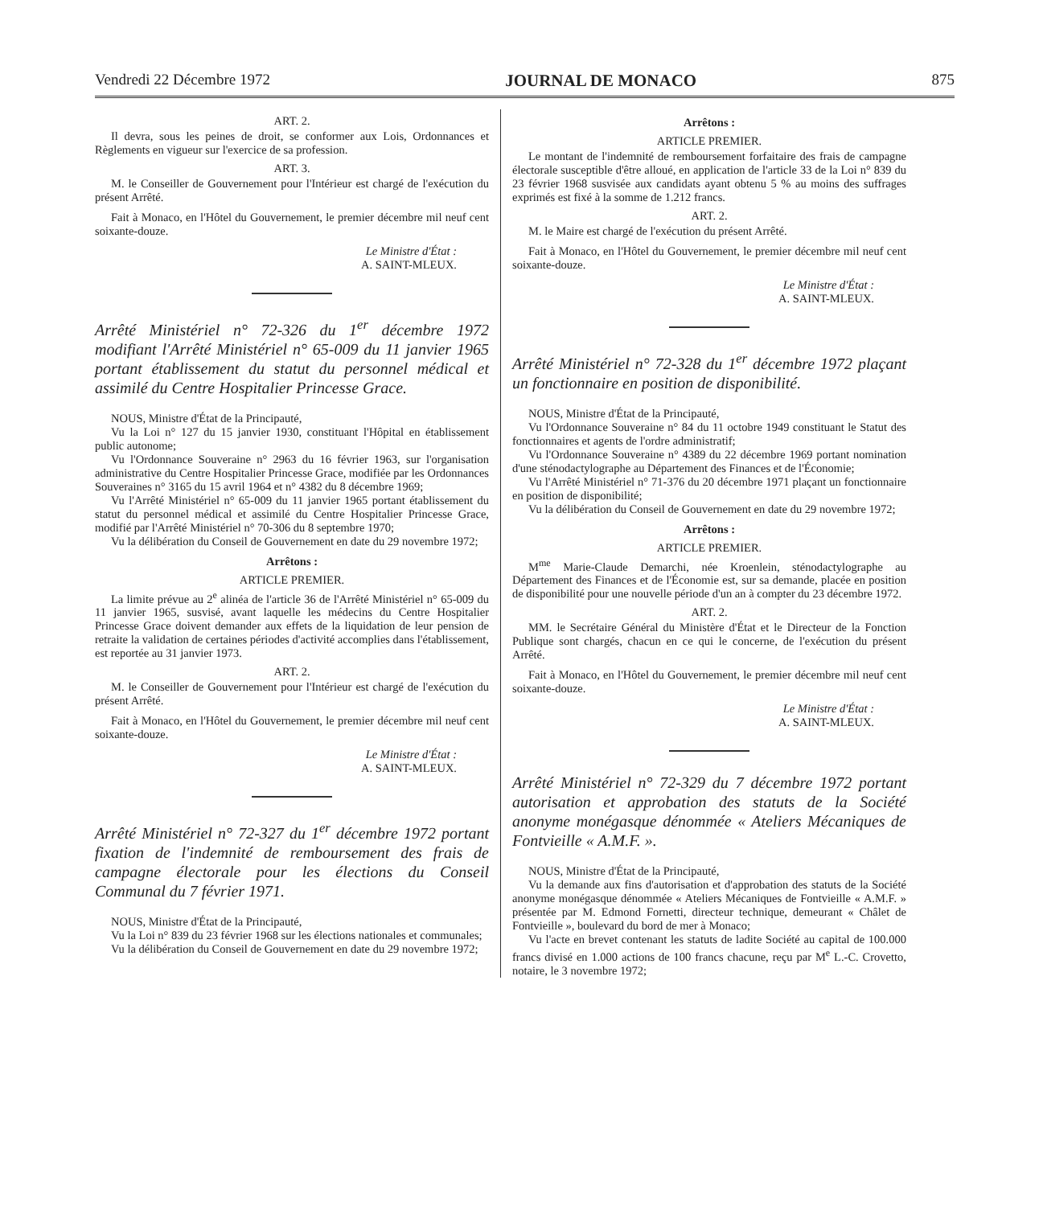Vendredi 22 Décembre 1972 JOURNAL DE MONACO 875
ART. 2.
Il devra, sous les peines de droit, se conformer aux Lois, Ordonnances et Règlements en vigueur sur l'exercice de sa profession.
ART. 3.
M. le Conseiller de Gouvernement pour l'Intérieur est chargé de l'exécution du présent Arrêté.
Fait à Monaco, en l'Hôtel du Gouvernement, le premier décembre mil neuf cent soixante-douze.
Le Ministre d'État :
A. SAINT-MLEUX.
Arrêté Ministériel n° 72-326 du 1<sup>er</sup> décembre 1972 modifiant l'Arrêté Ministériel n° 65-009 du 11 janvier 1965 portant établissement du statut du personnel médical et assimilé du Centre Hospitalier Princesse Grace.
NOUS, Ministre d'État de la Principauté,
Vu la Loi n° 127 du 15 janvier 1930, constituant l'Hôpital en établissement public autonome;
Vu l'Ordonnance Souveraine n° 2963 du 16 février 1963, sur l'organisation administrative du Centre Hospitalier Princesse Grace, modifiée par les Ordonnances Souveraines n° 3165 du 15 avril 1964 et n° 4382 du 8 décembre 1969;
Vu l'Arrêté Ministériel n° 65-009 du 11 janvier 1965 portant établissement du statut du personnel médical et assimilé du Centre Hospitalier Princesse Grace, modifié par l'Arrêté Ministériel n° 70-306 du 8 septembre 1970;
Vu la délibération du Conseil de Gouvernement en date du 29 novembre 1972;
Arrêtons :
ARTICLE PREMIER.
La limite prévue au 2<sup>e</sup> alinéa de l'article 36 de l'Arrêté Ministériel n° 65-009 du 11 janvier 1965, susvisé, avant laquelle les médecins du Centre Hospitalier Princesse Grace doivent demander aux effets de la liquidation de leur pension de retraite la validation de certaines périodes d'activité accomplies dans l'établissement, est reportée au 31 janvier 1973.
ART. 2.
M. le Conseiller de Gouvernement pour l'Intérieur est chargé de l'exécution du présent Arrêté.
Fait à Monaco, en l'Hôtel du Gouvernement, le premier décembre mil neuf cent soixante-douze.
Le Ministre d'État :
A. SAINT-MLEUX.
Arrêté Ministériel n° 72-327 du 1<sup>er</sup> décembre 1972 portant fixation de l'indemnité de remboursement des frais de campagne électorale pour les élections du Conseil Communal du 7 février 1971.
NOUS, Ministre d'État de la Principauté,
Vu la Loi n° 839 du 23 février 1968 sur les élections nationales et communales;
Vu la délibération du Conseil de Gouvernement en date du 29 novembre 1972;
Arrêtons :
ARTICLE PREMIER.
Le montant de l'indemnité de remboursement forfaitaire des frais de campagne électorale susceptible d'être alloué, en application de l'article 33 de la Loi n° 839 du 23 février 1968 susvisée aux candidats ayant obtenu 5 % au moins des suffrages exprimés est fixé à la somme de 1.212 francs.
ART. 2.
M. le Maire est chargé de l'exécution du présent Arrêté.
Fait à Monaco, en l'Hôtel du Gouvernement, le premier décembre mil neuf cent soixante-douze.
Le Ministre d'État :
A. SAINT-MLEUX.
Arrêté Ministériel n° 72-328 du 1<sup>er</sup> décembre 1972 plaçant un fonctionnaire en position de disponibilité.
NOUS, Ministre d'État de la Principauté,
Vu l'Ordonnance Souveraine n° 84 du 11 octobre 1949 constituant le Statut des fonctionnaires et agents de l'ordre administratif;
Vu l'Ordonnance Souveraine n° 4389 du 22 décembre 1969 portant nomination d'une sténodactylographe au Département des Finances et de l'Économie;
Vu l'Arrêté Ministériel n° 71-376 du 20 décembre 1971 plaçant un fonctionnaire en position de disponibilité;
Vu la délibération du Conseil de Gouvernement en date du 29 novembre 1972;
Arrêtons :
ARTICLE PREMIER.
M<sup>me</sup> Marie-Claude Demarchi, née Kroenlein, sténodactylographe au Département des Finances et de l'Économie est, sur sa demande, placée en position de disponibilité pour une nouvelle période d'un an à compter du 23 décembre 1972.
ART. 2.
MM. le Secrétaire Général du Ministère d'État et le Directeur de la Fonction Publique sont chargés, chacun en ce qui le concerne, de l'exécution du présent Arrêté.
Fait à Monaco, en l'Hôtel du Gouvernement, le premier décembre mil neuf cent soixante-douze.
Le Ministre d'État :
A. SAINT-MLEUX.
Arrêté Ministériel n° 72-329 du 7 décembre 1972 portant autorisation et approbation des statuts de la Société anonyme monégasque dénommée « Ateliers Mécaniques de Fontvieille « A.M.F. ».
NOUS, Ministre d'État de la Principauté,
Vu la demande aux fins d'autorisation et d'approbation des statuts de la Société anonyme monégasque dénommée « Ateliers Mécaniques de Fontvieille « A.M.F. » présentée par M. Edmond Fornetti, directeur technique, demeurant « Châlet de Fontvieille », boulevard du bord de mer à Monaco;
Vu l'acte en brevet contenant les statuts de ladite Société au capital de 100.000 francs divisé en 1.000 actions de 100 francs chacune, reçu par M<sup>e</sup> L.-C. Crovetto, notaire, le 3 novembre 1972;